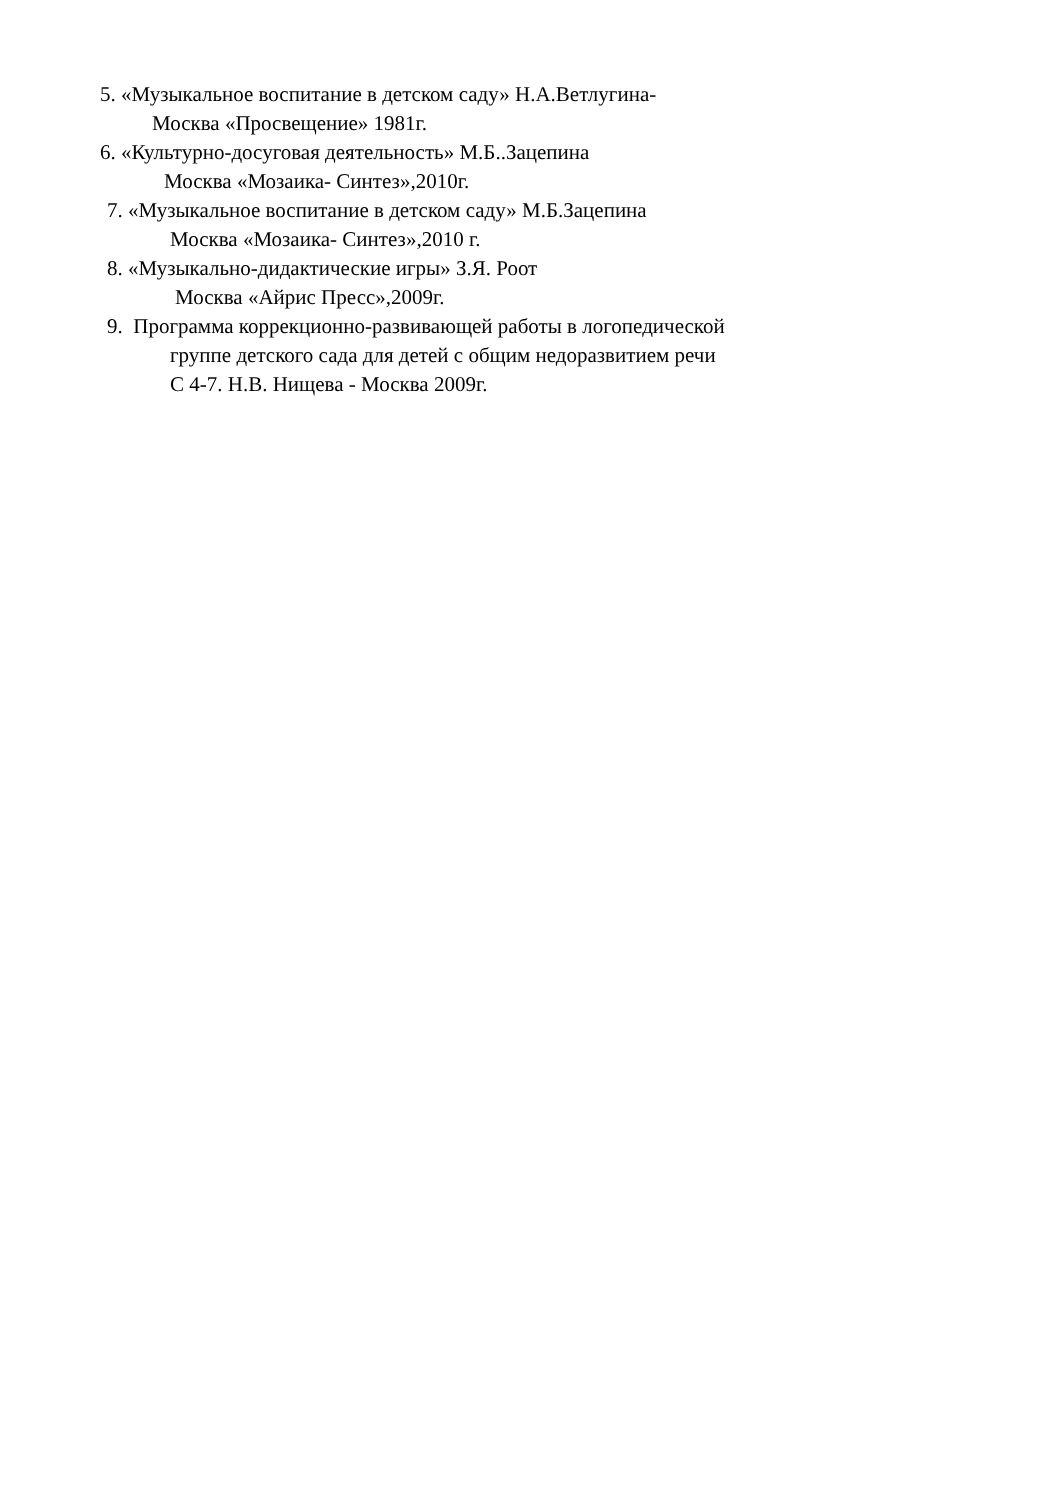5. «Музыкальное воспитание в детском саду» Н.А.Ветлугина-
Москва «Просвещение» 1981г.
6. «Культурно-досуговая деятельность» М.Б..Зацепина
Москва «Мозаика- Синтез»,2010г.
7. «Музыкальное воспитание в детском саду» М.Б.Зацепина
Москва «Мозаика- Синтез»,2010 г.
8. «Музыкально-дидактические игры» З.Я. Роот
Москва «Айрис Пресс»,2009г.
9. Программа коррекционно-развивающей работы в логопедической
группе детского сада для детей с общим недоразвитием речи
С 4-7. Н.В. Нищева - Москва 2009г.